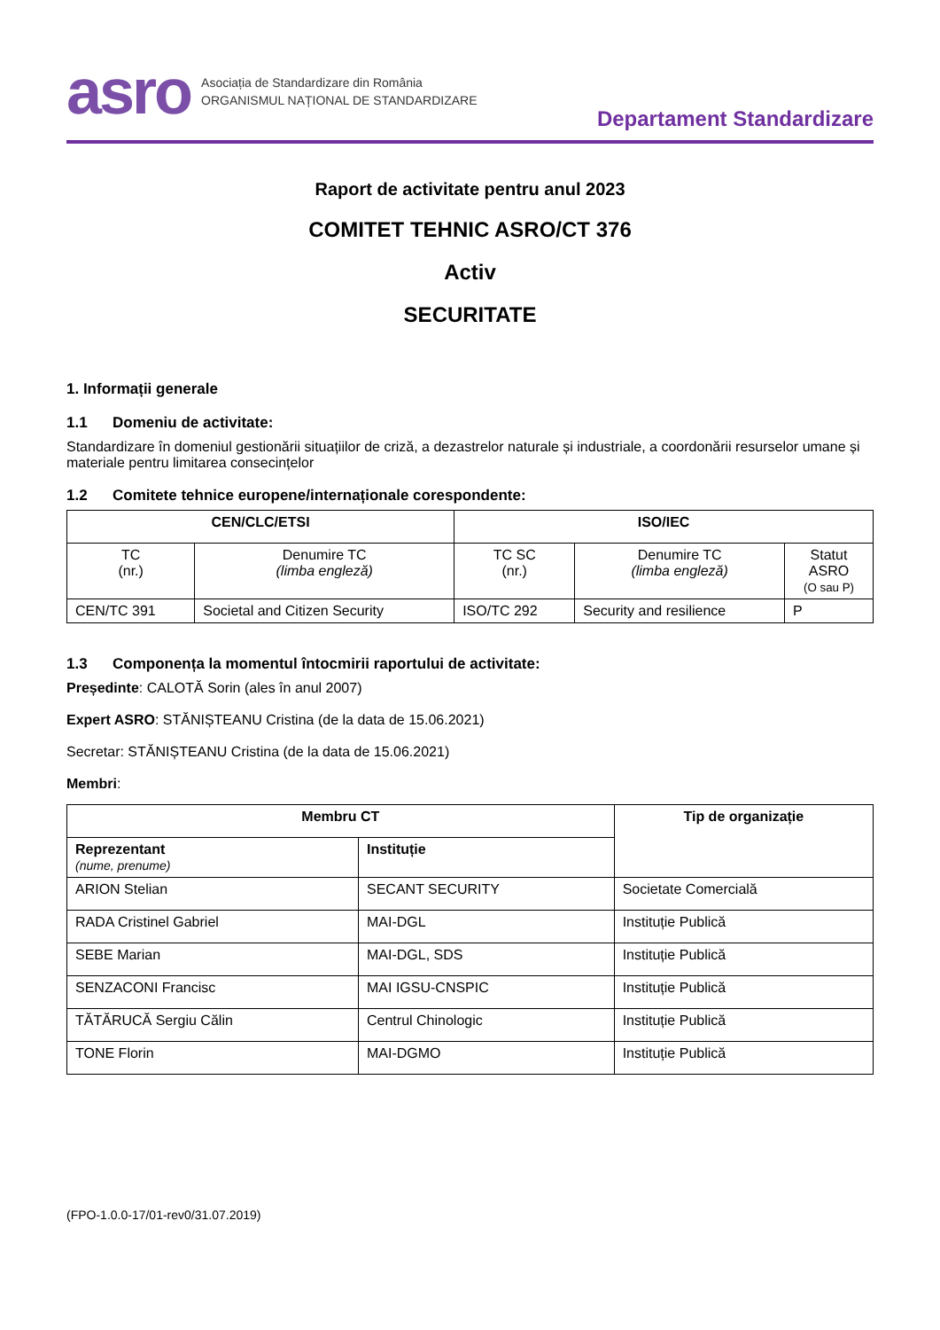asro Asociația de Standardizare din România
ORGANISMUL NAȚIONAL DE STANDARDIZARE
Departament Standardizare
Raport de activitate pentru anul 2023
COMITET TEHNIC ASRO/CT 376
Activ
SECURITATE
1. Informații generale
1.1 Domeniu de activitate:
Standardizare în domeniul gestionării situațiilor de criză, a dezastrelor naturale și industriale, a coordonării resurselor umane și materiale pentru limitarea consecințelor
1.2 Comitete tehnice europene/internaționale corespondente:
| CEN/CLC/ETSI | | ISO/IEC | | |
| --- | --- | --- | --- | --- |
| TC (nr.) | Denumire TC (limba engleză) | TC SC (nr.) | Denumire TC (limba engleză) | Statut ASRO (O sau P) |
| CEN/TC 391 | Societal and Citizen Security | ISO/TC 292 | Security and resilience | P |
1.3 Componența la momentul întocmirii raportului de activitate:
Președinte: CALOTĂ Sorin (ales în anul 2007)
Expert ASRO: STĂNIȘTEANU Cristina (de la data de 15.06.2021)
Secretar: STĂNIȘTEANU Cristina (de la data de 15.06.2021)
Membri:
| Membru CT | | Tip de organizație |
| --- | --- | --- |
| Reprezentant (nume, prenume) | Instituție | |
| ARION Stelian | SECANT SECURITY | Societate Comercială |
| RADA Cristinel Gabriel | MAI-DGL | Instituție Publică |
| SEBE Marian | MAI-DGL, SDS | Instituție Publică |
| SENZACONI Francisc | MAI IGSU-CNSPIC | Instituție Publică |
| TĂTĂRUCĂ Sergiu Călin | Centrul Chinologic | Instituție Publică |
| TONE Florin | MAI-DGMO | Instituție Publică |
(FPO-1.0.0-17/01-rev0/31.07.2019)